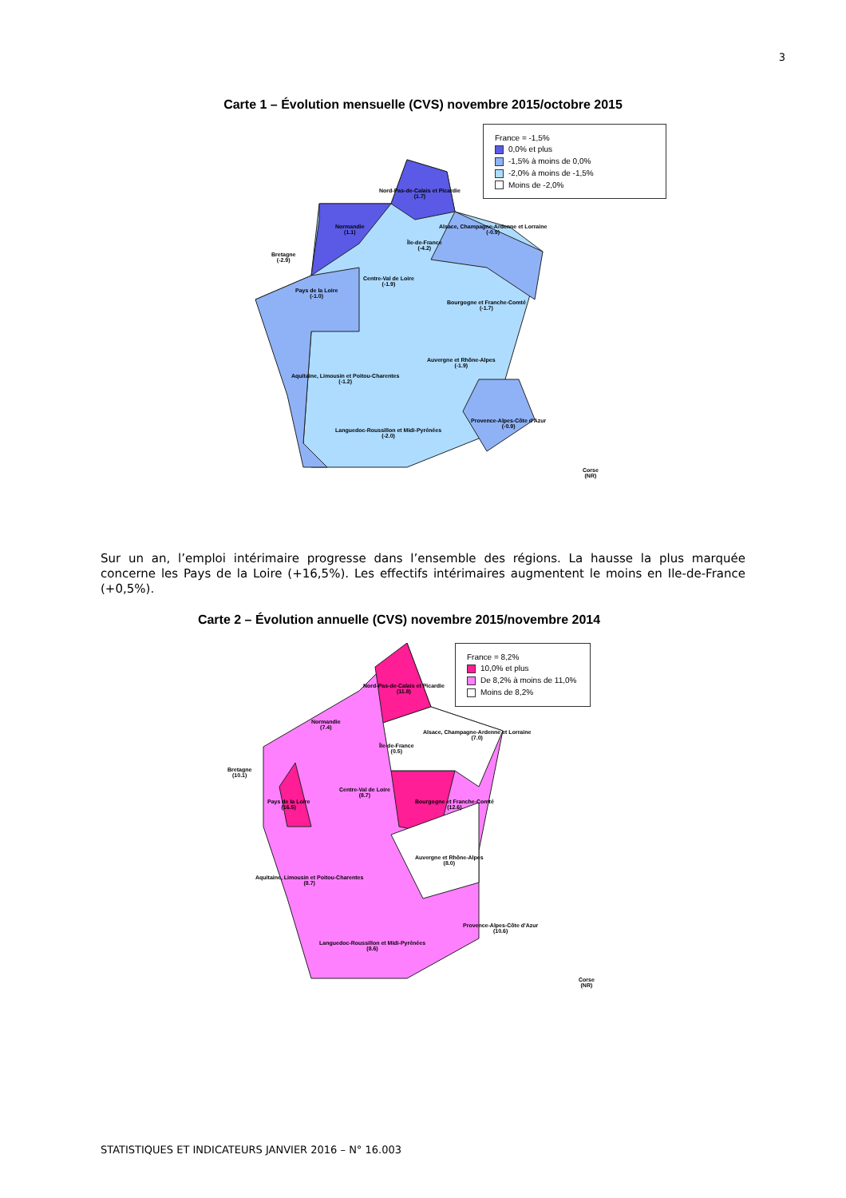3
Carte 1 – Évolution mensuelle (CVS) novembre 2015/octobre 2015
France = -1,5%
0,0% et plus
-1,5% à moins de 0,0%
-2,0% à moins de -1,5%
Moins de -2,0%
Nord-Pas-de-Calais et Picardie
(1.7)
Normandie
(1.1)
Alsace, Champagne-Ardenne et Lorraine
(-0.9)
Île-de-France
(-4.2)
Bretagne
(-2.9)
Centre-Val de Loire
(-1.9)
Pays de la Loire
(-1.0)
Bourgogne et Franche-Comté
(-1.7)
Auvergne et Rhône-Alpes
(-1.9)
Aquitaine, Limousin et Poitou-Charentes
(-1.2)
Provence-Alpes-Côte d'Azur
(-0.9)
Languedoc-Roussillon et Midi-Pyrénées
(-2.0)
Corse
(NR)
Sur un an, l’emploi intérimaire progresse dans l’ensemble des régions. La hausse la plus marquée concerne les Pays de la Loire (+16,5%). Les effectifs intérimaires augmentent le moins en Ile-de-France (+0,5%).
Carte 2 – Évolution annuelle (CVS) novembre 2015/novembre 2014
France = 8,2%
10,0% et plus
De 8,2% à moins de 11,0%
Moins de 8,2%
Nord-Pas-de-Calais et Picardie
(11.8)
Normandie
(7.4)
Alsace, Champagne-Ardenne et Lorraine
(7.0)
Île-de-France
(0.5)
Bretagne
(10.1)
Centre-Val de Loire
(8.7)
Pays de la Loire
(16.5)
Bourgogne et Franche-Comté
(12.6)
Auvergne et Rhône-Alpes
(8.0)
Aquitaine, Limousin et Poitou-Charentes
(8.7)
Provence-Alpes-Côte d'Azur
(10.6)
Languedoc-Roussillon et Midi-Pyrénées
(8.6)
Corse
(NR)
STATISTIQUES ET INDICATEURS JANVIER 2016 – N° 16.003